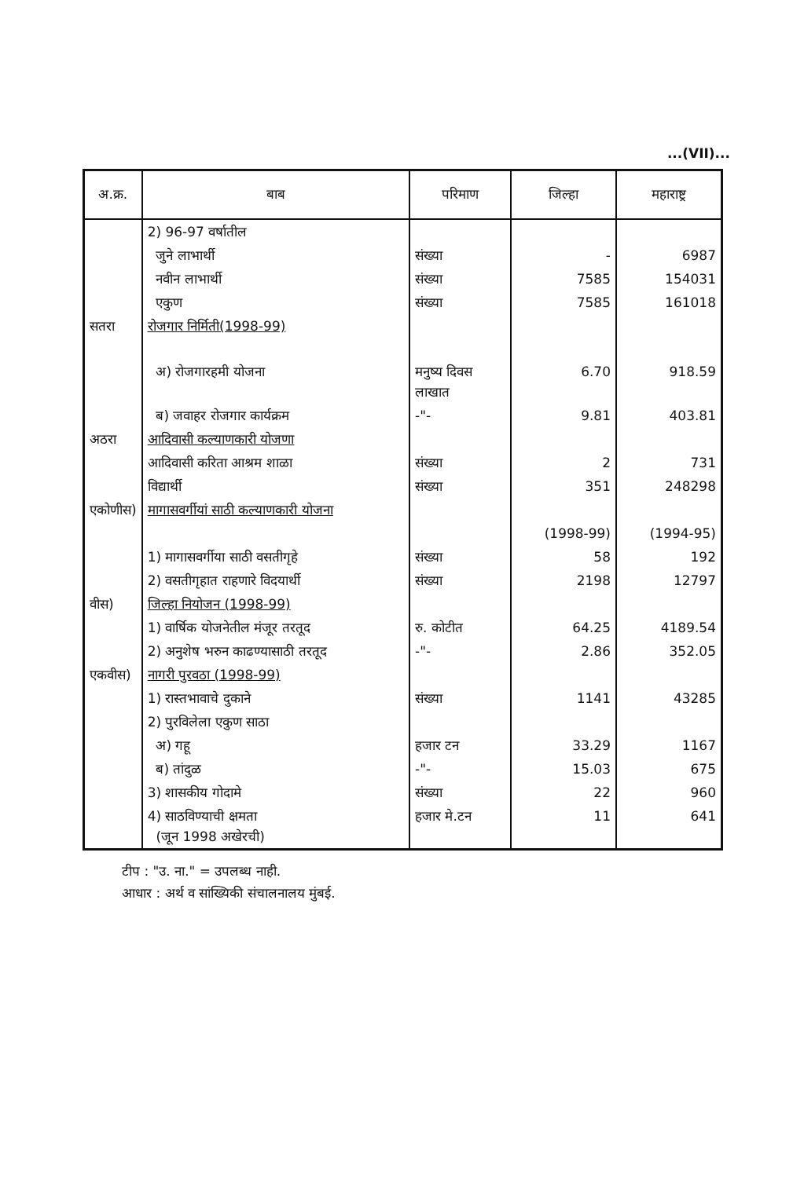...(VII)...
| अ.क्र. | बाब | परिमाण | जिल्हा | महाराष्ट्र |
| --- | --- | --- | --- | --- |
| | 2) 96-97 वर्षातील | | | |
| | जुने लाभार्थी | संख्या | - | 6987 |
| | नवीन लाभार्थी | संख्या | 7585 | 154031 |
| | एकुण | संख्या | 7585 | 161018 |
| सतरा | रोजगार निर्मिती(1998-99) | | | |
| | अ) रोजगारहमी योजना | मनुष्य दिवस लाखात | 6.70 | 918.59 |
| | ब) जवाहर रोजगार कार्यक्रम | -"- | 9.81 | 403.81 |
| अठरा | आदिवासी कल्याणकारी योजणा | | | |
| | आदिवासी करिता आश्रम शाळा | संख्या | 2 | 731 |
| | विद्यार्थी | संख्या | 351 | 248298 |
| एकोणीस) | मागासवर्गीयां साठी कल्याणकारी योजना | | | |
| | | | (1998-99) | (1994-95) |
| | 1) मागासवर्गीया साठी वसतीगृहे | संख्या | 58 | 192 |
| | 2) वसतीगृहात राहणारे विदयार्थी | संख्या | 2198 | 12797 |
| वीस) | जिल्हा नियोजन (1998-99) | | | |
| | 1) वार्षिक योजनेतील मंजूर तरतूद | रु. कोटीत | 64.25 | 4189.54 |
| | 2) अनुशेष भरुन काढण्यासाठी तरतूद | -"- | 2.86 | 352.05 |
| एकवीस) | नागरी पुरवठा (1998-99) | | | |
| | 1) रास्तभावाचे दुकाने | संख्या | 1141 | 43285 |
| | 2) पुरविलेला एकुण साठा | | | |
| | अ) गहू | हजार टन | 33.29 | 1167 |
| | ब) तांदुळ | -"- | 15.03 | 675 |
| | 3) शासकीय गोदामे | संख्या | 22 | 960 |
| | 4) साठविण्याची क्षमता (जून 1998 अखेरची) | हजार मे.टन | 11 | 641 |
टीप : "उ. ना." = उपलब्ध नाही.
आधार : अर्थ व सांख्यिकी संचालनालय मुंबई.